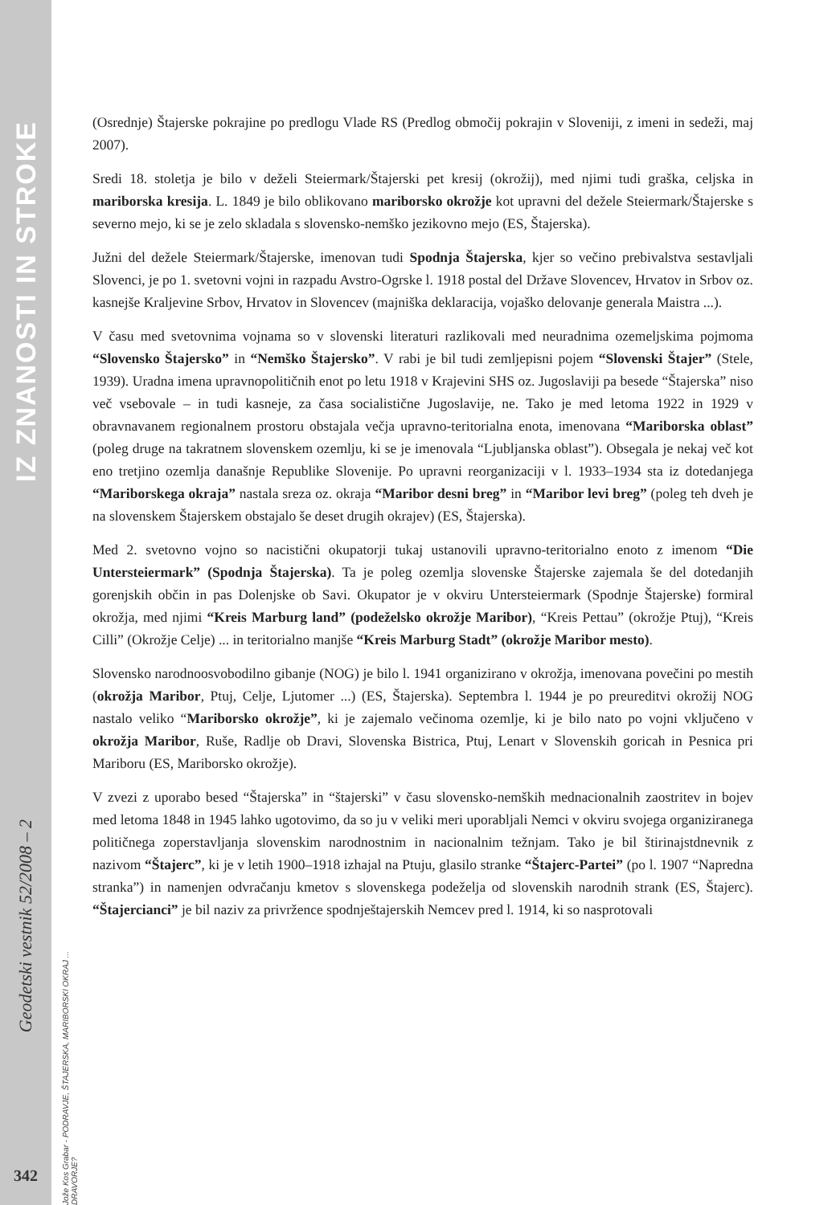IZ ZNANOSTI IN STROKE
Geodetski vestnik 52/2008 – 2
Jože Kos Grabar - PODRAVJE, ŠTAJERSKA, MARIBORSKI OKRAJ ... DRAVORJE?
342
(Osrednje) Štajerske pokrajine po predlogu Vlade RS (Predlog območij pokrajin v Sloveniji, z imeni in sedeži, maj 2007).
Sredi 18. stoletja je bilo v deželi Steiermark/Štajerski pet kresij (okrožij), med njimi tudi graška, celjska in mariborska kresija. L. 1849 je bilo oblikovano mariborsko okrožje kot upravni del dežele Steiermark/Štajerske s severno mejo, ki se je zelo skladala s slovensko-nemško jezikovno mejo (ES, Štajerska).
Južni del dežele Steiermark/Štajerske, imenovan tudi Spodnja Štajerska, kjer so večino prebivalstva sestavljali Slovenci, je po 1. svetovni vojni in razpadu Avstro-Ogrske l. 1918 postal del Države Slovencev, Hrvatov in Srbov oz. kasnejše Kraljevine Srbov, Hrvatov in Slovencev (majniška deklaracija, vojaško delovanje generala Maistra ...).
V času med svetovnima vojnama so v slovenski literaturi razlikovali med neuradnima ozemeljskima pojmoma “Slovensko Štajersko” in “Nemško Štajersko”. V rabi je bil tudi zemljepisni pojem “Slovenski Štajer” (Stele, 1939). Uradna imena upravnopolitičnih enot po letu 1918 v Krajevini SHS oz. Jugoslaviji pa besede “Štajerska” niso več vsebovale – in tudi kasneje, za časa socialistične Jugoslavije, ne. Tako je med letoma 1922 in 1929 v obravnavanem regionalnem prostoru obstajala večja upravno-teritorialna enota, imenovana “Mariborska oblast” (poleg druge na takratnem slovenskem ozemlju, ki se je imenovala “Ljubljanska oblast”). Obsegala je nekaj več kot eno tretjino ozemlja današnje Republike Slovenije. Po upravni reorganizaciji v l. 1933–1934 sta iz dotedanjega “Mariborskega okraja” nastala sreza oz. okraja “Maribor desni breg” in “Maribor levi breg” (poleg teh dveh je na slovenskem Štajerskem obstajalo še deset drugih okrajev) (ES, Štajerska).
Med 2. svetovno vojno so nacistični okupatorji tukaj ustanovili upravno-teritorialno enoto z imenom “Die Untersteiermark” (Spodnja Štajerska). Ta je poleg ozemlja slovenske Štajerske zajemala še del dotedanjih gorenjskih občin in pas Dolenjske ob Savi. Okupator je v okviru Untersteiermark (Spodnje Štajerske) formiral okrožja, med njimi “Kreis Marburg land” (podeželsko okrožje Maribor), “Kreis Pettau” (okrožje Ptuj), “Kreis Cilli” (Okrožje Celje) ... in teritorialno manjše “Kreis Marburg Stadt” (okrožje Maribor mesto).
Slovensko narodnoosvobodilno gibanje (NOG) je bilo l. 1941 organizirano v okrožja, imenovana povečini po mestih (okrožja Maribor, Ptuj, Celje, Ljutomer ...) (ES, Štajerska). Septembra l. 1944 je po preureditvi okrožij NOG nastalo veliko “Mariborsko okrožje”, ki je zajemalo večinoma ozemlje, ki je bilo nato po vojni vključeno v okrožja Maribor, Ruše, Radlje ob Dravi, Slovenska Bistrica, Ptuj, Lenart v Slovenskih goricah in Pesnica pri Mariboru (ES, Mariborsko okrožje).
V zvezi z uporabo besed “Štajerska” in “štajerski” v času slovensko-nemških mednacionalnih zaostritev in bojev med letoma 1848 in 1945 lahko ugotovimo, da so ju v veliki meri uporabljali Nemci v okviru svojega organiziranega političnega zoperstavljanja slovenskim narodnostnim in nacionalnim težnjam. Tako je bil štirinajstdnevnik z nazivom “Štajerc”, ki je v letih 1900–1918 izhajal na Ptuju, glasilo stranke “Štajerc-Partei” (po l. 1907 “Napredna stranka”) in namenjen odvračanju kmetov s slovenskega podeželja od slovenskih narodnih strank (ES, Štajerc). “Štajercianci” je bil naziv za privržence spodnještajerskih Nemcev pred l. 1914, ki so nasprotovali